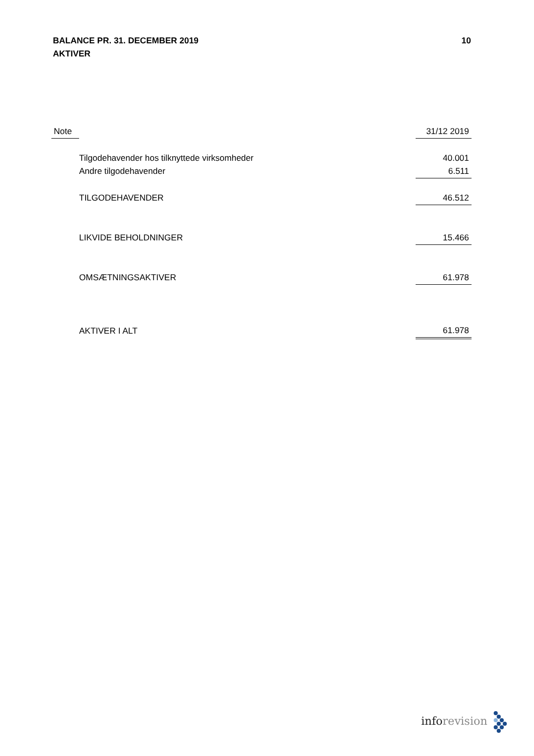BALANCE PR. 31. DECEMBER 2019
AKTIVER
10
| Note | | 31/12 2019 |
| --- | --- | --- |
| | Tilgodehavender hos tilknyttede virksomheder | 40.001 |
| | Andre tilgodehavender | 6.511 |
| | TILGODEHAVENDER | 46.512 |
| | LIKVIDE BEHOLDNINGER | 15.466 |
| | OMSÆTNINGSAKTIVER | 61.978 |
| | AKTIVER I ALT | 61.978 |
inforevision